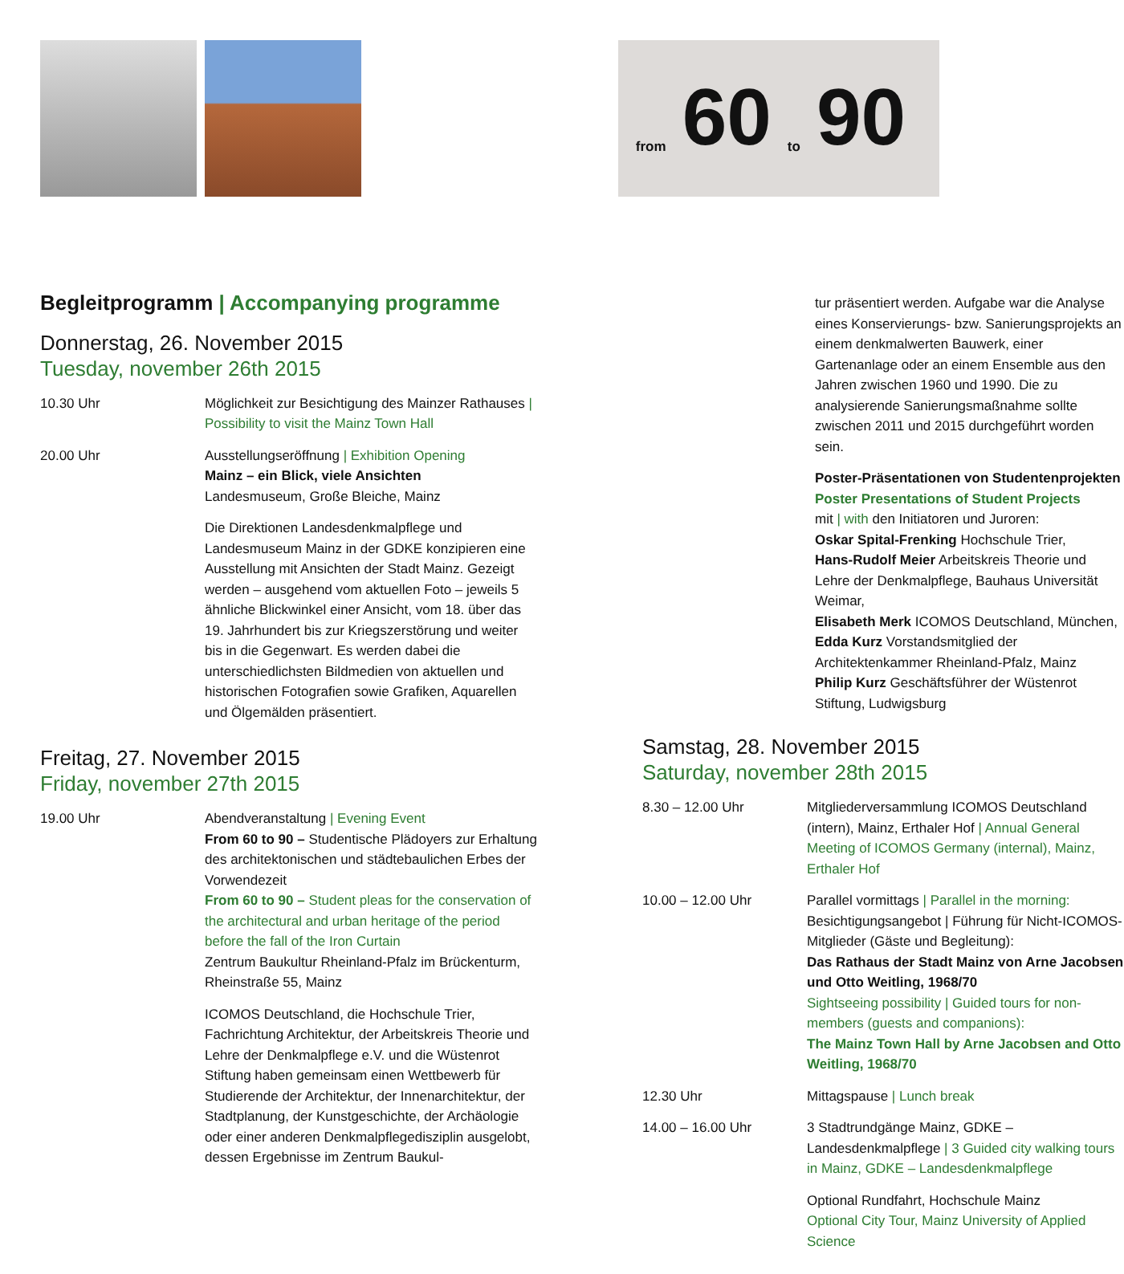from 60 to 90
Begleitprogramm | Accompanying programme
Donnerstag, 26. November 2015
Tuesday, november 26th 2015
10.30 Uhr Möglichkeit zur Besichtigung des Mainzer Rathauses | Possibility to visit the Mainz Town Hall
20.00 Uhr Ausstellungseröffnung | Exhibition Opening
Mainz – ein Blick, viele Ansichten
Landesmuseum, Große Bleiche, Mainz
Die Direktionen Landesdenkmalpflege und Landesmuseum Mainz in der GDKE konzipieren eine Ausstellung mit Ansichten der Stadt Mainz. Gezeigt werden – ausgehend vom aktuellen Foto – jeweils 5 ähnliche Blickwinkel einer Ansicht, vom 18. über das 19. Jahrhundert bis zur Kriegszerstörung und weiter bis in die Gegenwart. Es werden dabei die unterschiedlichsten Bildmedien von aktuellen und historischen Fotografien sowie Grafiken, Aquarellen und Ölgemälden präsentiert.
Freitag, 27. November 2015
Friday, november 27th 2015
19.00 Uhr Abendveranstaltung | Evening Event
From 60 to 90 – Studentische Plädoyers zur Erhaltung des architektonischen und städtebaulichen Erbes der Vorwendezeit
From 60 to 90 – Student pleas for the conservation of the architectural and urban heritage of the period before the fall of the Iron Curtain
Zentrum Baukultur Rheinland-Pfalz im Brückenturm, Rheinstraße 55, Mainz
ICOMOS Deutschland, die Hochschule Trier, Fachrichtung Architektur, der Arbeitskreis Theorie und Lehre der Denkmalpflege e.V. und die Wüstenrot Stiftung haben gemeinsam einen Wettbewerb für Studierende der Architektur, der Innenarchitektur, der Stadtplanung, der Kunstgeschichte, der Archäologie oder einer anderen Denkmalpflegedisziplin ausgelobt, dessen Ergebnisse im Zentrum Baukul-
tur präsentiert werden. Aufgabe war die Analyse eines Konservierungs- bzw. Sanierungsprojekts an einem denkmalwerten Bauwerk, einer Gartenanlage oder an einem Ensemble aus den Jahren zwischen 1960 und 1990. Die zu analysierende Sanierungsmaßnahme sollte zwischen 2011 und 2015 durchgeführt worden sein.
Poster-Präsentationen von Studentenprojekten
Poster Presentations of Student Projects
mit | with den Initiatoren und Juroren:
Oskar Spital-Frenking Hochschule Trier,
Hans-Rudolf Meier Arbeitskreis Theorie und Lehre der Denkmalpflege, Bauhaus Universität Weimar,
Elisabeth Merk ICOMOS Deutschland, München,
Edda Kurz Vorstandsmitglied der Architektenkammer Rheinland-Pfalz, Mainz
Philip Kurz Geschäftsführer der Wüstenrot Stiftung, Ludwigsburg
Samstag, 28. November 2015
Saturday, november 28th 2015
8.30 – 12.00 Uhr Mitgliederversammlung ICOMOS Deutschland (intern), Mainz, Erthaler Hof | Annual General Meeting of ICOMOS Germany (internal), Mainz, Erthaler Hof
10.00 – 12.00 Uhr Parallel vormittags | Parallel in the morning:
Besichtigungsangebot | Führung für Nicht-ICOMOS-Mitglieder (Gäste und Begleitung):
Das Rathaus der Stadt Mainz von Arne Jacobsen und Otto Weitling, 1968/70
Sightseeing possibility | Guided tours for non-members (guests and companions):
The Mainz Town Hall by Arne Jacobsen and Otto Weitling, 1968/70
12.30 Uhr Mittagspause | Lunch break
14.00 – 16.00 Uhr 3 Stadtrundgänge Mainz, GDKE – Landesdenkmalpflege | 3 Guided city walking tours in Mainz, GDKE – Landesdenkmalpflege
Optional Rundfahrt, Hochschule Mainz
Optional City Tour, Mainz University of Applied Science